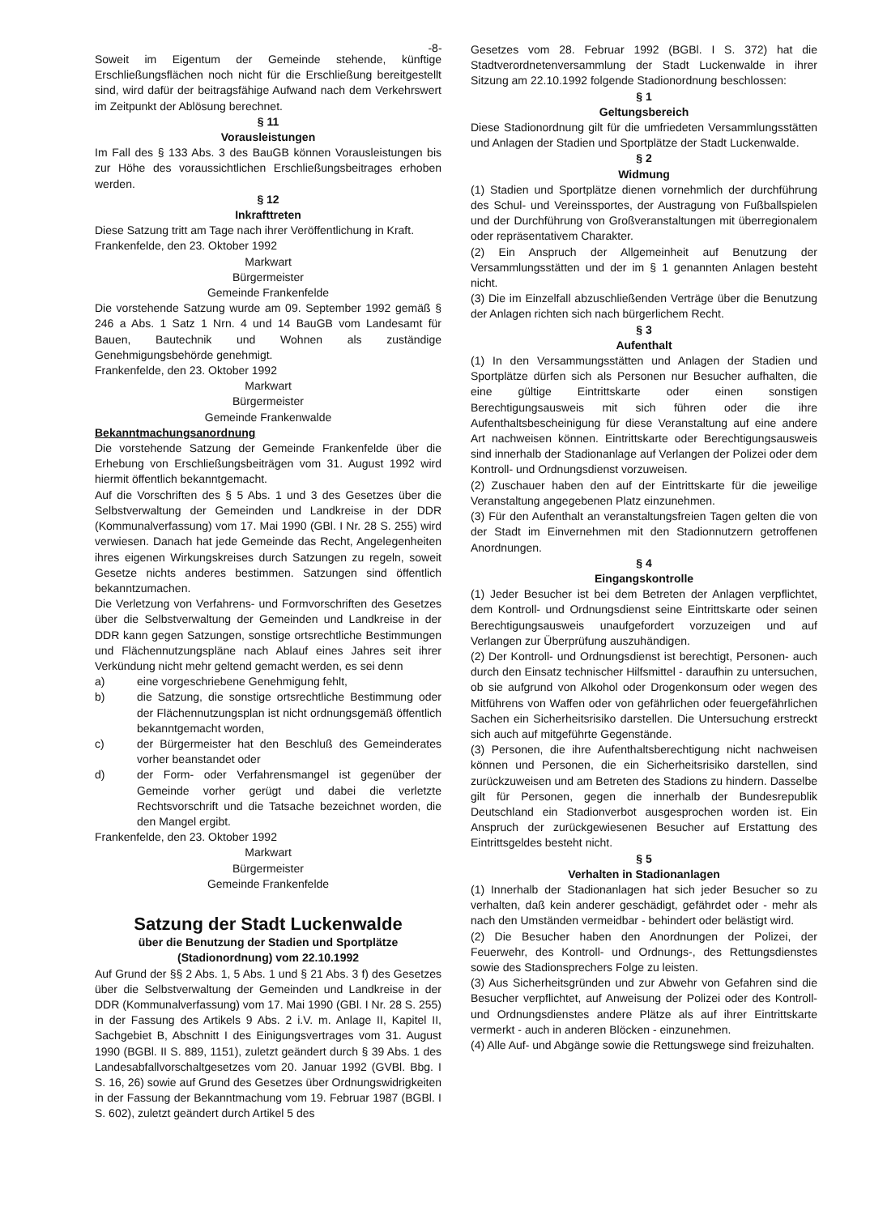-8-
Soweit im Eigentum der Gemeinde stehende, künftige Erschließungsflächen noch nicht für die Erschließung bereitgestellt sind, wird dafür der beitragsfähige Aufwand nach dem Verkehrswert im Zeitpunkt der Ablösung berechnet.
§ 11
Vorausleistungen
Im Fall des § 133 Abs. 3 des BauGB können Vorausleistungen bis zur Höhe des voraussichtlichen Erschließungsbeitrages erhoben werden.
§ 12
Inkrafttreten
Diese Satzung tritt am Tage nach ihrer Veröffentlichung in Kraft.
Frankenfelde, den 23. Oktober 1992
Markwart
Bürgermeister
Gemeinde Frankenfelde
Die vorstehende Satzung wurde am 09. September 1992 gemäß § 246 a Abs. 1 Satz 1 Nrn. 4 und 14 BauGB vom Landesamt für Bauen, Bautechnik und Wohnen als zuständige Genehmigungsbehörde genehmigt.
Frankenfelde, den 23. Oktober 1992
Markwart
Bürgermeister
Gemeinde Frankenwalde
Bekanntmachungsanordnung
Die vorstehende Satzung der Gemeinde Frankenfelde über die Erhebung von Erschließungsbeiträgen vom 31. August 1992 wird hiermit öffentlich bekanntgemacht.
Auf die Vorschriften des § 5 Abs. 1 und 3 des Gesetzes über die Selbstverwaltung der Gemeinden und Landkreise in der DDR (Kommunalverfassung) vom 17. Mai 1990 (GBl. I Nr. 28 S. 255) wird verwiesen. Danach hat jede Gemeinde das Recht, Angelegenheiten ihres eigenen Wirkungskreises durch Satzungen zu regeln, soweit Gesetze nichts anderes bestimmen. Satzungen sind öffentlich bekanntzumachen.
Die Verletzung von Verfahrens- und Formvorschriften des Gesetzes über die Selbstverwaltung der Gemeinden und Landkreise in der DDR kann gegen Satzungen, sonstige ortsrechtliche Bestimmungen und Flächennutzungspläne nach Ablauf eines Jahres seit ihrer Verkündung nicht mehr geltend gemacht werden, es sei denn
a) eine vorgeschriebene Genehmigung fehlt,
b) die Satzung, die sonstige ortsrechtliche Bestimmung oder der Flächennutzungsplan ist nicht ordnungsgemäß öffentlich bekanntgemacht worden,
c) der Bürgermeister hat den Beschluß des Gemeinderates vorher beanstandet oder
d) der Form- oder Verfahrensmangel ist gegenüber der Gemeinde vorher gerügt und dabei die verletzte Rechtsvorschrift und die Tatsache bezeichnet worden, die den Mangel ergibt.
Frankenfelde, den 23. Oktober 1992
Markwart
Bürgermeister
Gemeinde Frankenfelde
Satzung der Stadt Luckenwalde
über die Benutzung der Stadien und Sportplätze (Stadionordnung) vom 22.10.1992
Auf Grund der §§ 2 Abs. 1, 5 Abs. 1 und § 21 Abs. 3 f) des Gesetzes über die Selbstverwaltung der Gemeinden und Landkreise in der DDR (Kommunalverfassung) vom 17. Mai 1990 (GBl. I Nr. 28 S. 255) in der Fassung des Artikels 9 Abs. 2 i.V. m. Anlage II, Kapitel II, Sachgebiet B, Abschnitt I des Einigungsvertrages vom 31. August 1990 (BGBl. II S. 889, 1151), zuletzt geändert durch § 39 Abs. 1 des Landesabfallvorschaltgesetzes vom 20. Januar 1992 (GVBl. Bbg. I S. 16, 26) sowie auf Grund des Gesetzes über Ordnungswidrigkeiten in der Fassung der Bekanntmachung vom 19. Februar 1987 (BGBl. I S. 602), zuletzt geändert durch Artikel 5 des
Gesetzes vom 28. Februar 1992 (BGBl. I S. 372) hat die Stadtverordnetenversammlung der Stadt Luckenwalde in ihrer Sitzung am 22.10.1992 folgende Stadionordnung beschlossen:
§ 1
Geltungsbereich
Diese Stadionordnung gilt für die umfriedeten Versammlungsstätten und Anlagen der Stadien und Sportplätze der Stadt Luckenwalde.
§ 2
Widmung
(1) Stadien und Sportplätze dienen vornehmlich der durchführung des Schul- und Vereinssportes, der Austragung von Fußballspielen und der Durchführung von Großveranstaltungen mit überregionalem oder repräsentativem Charakter.
(2) Ein Anspruch der Allgemeinheit auf Benutzung der Versammlungsstätten und der im § 1 genannten Anlagen besteht nicht.
(3) Die im Einzelfall abzuschließenden Verträge über die Benutzung der Anlagen richten sich nach bürgerlichem Recht.
§ 3
Aufenthalt
(1) In den Versammungsstätten und Anlagen der Stadien und Sportplätze dürfen sich als Personen nur Besucher aufhalten, die eine gültige Eintrittskarte oder einen sonstigen Berechtigungsausweis mit sich führen oder die ihre Aufenthaltsbescheinigung für diese Veranstaltung auf eine andere Art nachweisen können. Eintrittskarte oder Berechtigungsausweis sind innerhalb der Stadionanlage auf Verlangen der Polizei oder dem Kontroll- und Ordnungsdienst vorzuweisen.
(2) Zuschauer haben den auf der Eintrittskarte für die jeweilige Veranstaltung angegebenen Platz einzunehmen.
(3) Für den Aufenthalt an veranstaltungsfreien Tagen gelten die von der Stadt im Einvernehmen mit den Stadionnutzern getroffenen Anordnungen.
§ 4
Eingangskontrolle
(1) Jeder Besucher ist bei dem Betreten der Anlagen verpflichtet, dem Kontroll- und Ordnungsdienst seine Eintrittskarte oder seinen Berechtigungsausweis unaufgefordert vorzuzeigen und auf Verlangen zur Überprüfung auszuhändigen.
(2) Der Kontroll- und Ordnungsdienst ist berechtigt, Personen- auch durch den Einsatz technischer Hilfsmittel - daraufhin zu untersuchen, ob sie aufgrund von Alkohol oder Drogenkonsum oder wegen des Mitführens von Waffen oder von gefährlichen oder feuergefährlichen Sachen ein Sicherheitsrisiko darstellen. Die Untersuchung erstreckt sich auch auf mitgeführte Gegenstände.
(3) Personen, die ihre Aufenthaltsberechtigung nicht nachweisen können und Personen, die ein Sicherheitsrisiko darstellen, sind zurückzuweisen und am Betreten des Stadions zu hindern. Dasselbe gilt für Personen, gegen die innerhalb der Bundesrepublik Deutschland ein Stadionverbot ausgesprochen worden ist. Ein Anspruch der zurückgewiesenen Besucher auf Erstattung des Eintrittsgeldes besteht nicht.
§ 5
Verhalten in Stadionanlagen
(1) Innerhalb der Stadionanlagen hat sich jeder Besucher so zu verhalten, daß kein anderer geschädigt, gefährdet oder - mehr als nach den Umständen vermeidbar - behindert oder belästigt wird.
(2) Die Besucher haben den Anordnungen der Polizei, der Feuerwehr, des Kontroll- und Ordnungs-, des Rettungsdienstes sowie des Stadionsprechers Folge zu leisten.
(3) Aus Sicherheitsgründen und zur Abwehr von Gefahren sind die Besucher verpflichtet, auf Anweisung der Polizei oder des Kontroll- und Ordnungsdienstes andere Plätze als auf ihrer Eintrittskarte vermerkt - auch in anderen Blöcken - einzunehmen.
(4) Alle Auf- und Abgänge sowie die Rettungswege sind freizuhalten.